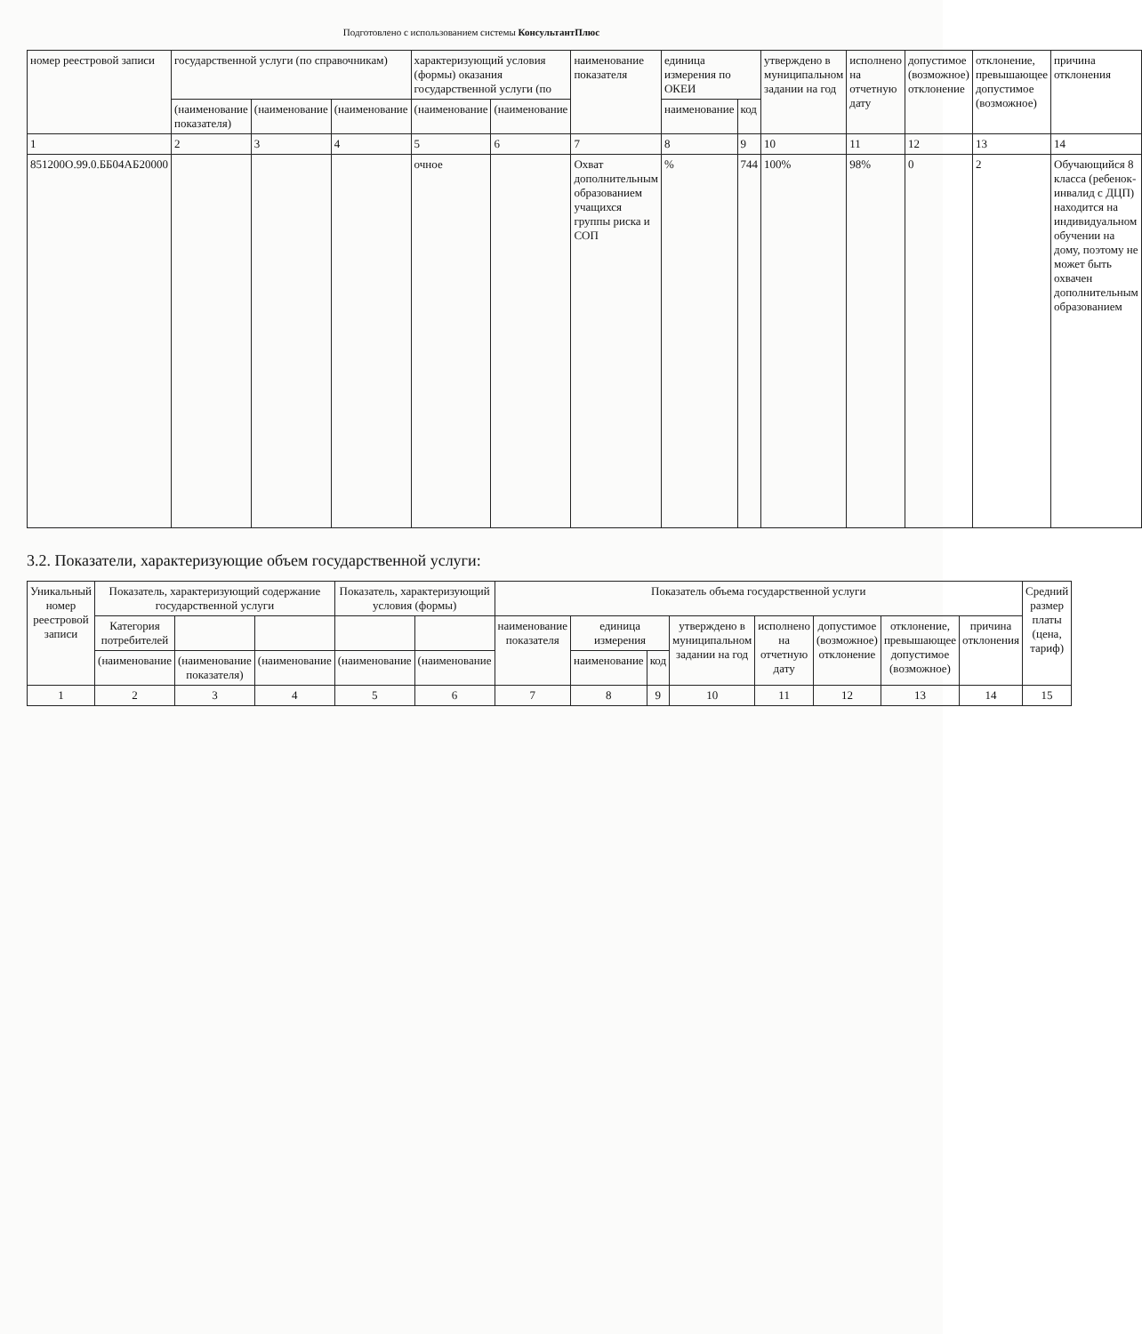Подготовлено с использованием системы КонсультантПлюс
| номер реестровой записи | государственной услуги (по справочникам) | | | характеризующий условия (формы) оказания государственной услуги (по | | наименование показателя | единица измерения по ОКЕИ | | утверждено в муниципальном задании на год | исполнено на отчетную дату | допустимое (возможное) отклонение | отклонение, превышающее допустимое (возможное) | причина отклонения |
| --- | --- | --- | --- | --- | --- | --- | --- | --- | --- | --- | --- | --- | --- |
| | (наименование показателя) | (наименование | (наименование | (наименование | (наименование | | наименование | код | | | | | |
| 1 | 2 | 3 | 4 | 5 | 6 | 7 | 8 | 9 | 10 | 11 | 12 | 13 | 14 |
| 851200О.99.0.ББ04АБ20000 | | | | очное | | Охват дополнительным образованием учащихся группы риска и СОП | % | 744 | 100% | 98% | 0 | 2 | Обучающийся 8 класса (ребенок-инвалид с ДЦП) находится на индивидуальном обучении на дому, поэтому не может быть охвачен дополнительным образованием |
3.2. Показатели, характеризующие объем государственной услуги:
| Уникальный номер реестровой записи | Показатель, характеризующий содержание государственной услуги | | | Показатель, характеризующий условия (формы) | | Показатель объема государственной услуги | | | | | | | | Средний размер платы (цена, тариф) |
| --- | --- | --- | --- | --- | --- | --- | --- | --- | --- | --- | --- | --- | --- | --- |
| | Категория потребителей | | | | | наименование показателя | единица измерения | | утверждено в муниципальном задании на год | исполнено на отчетную дату | допустимое (возможное) отклонение | отклонение, превышающее допустимое (возможное) | причина отклонения | |
| | (наименование | (наименование показателя) | (наименование | (наименование | (наименование | | наименование | код | | | | | | |
| 1 | 2 | 3 | 4 | 5 | 6 | 7 | 8 | 9 | 10 | 11 | 12 | 13 | 14 | 15 |